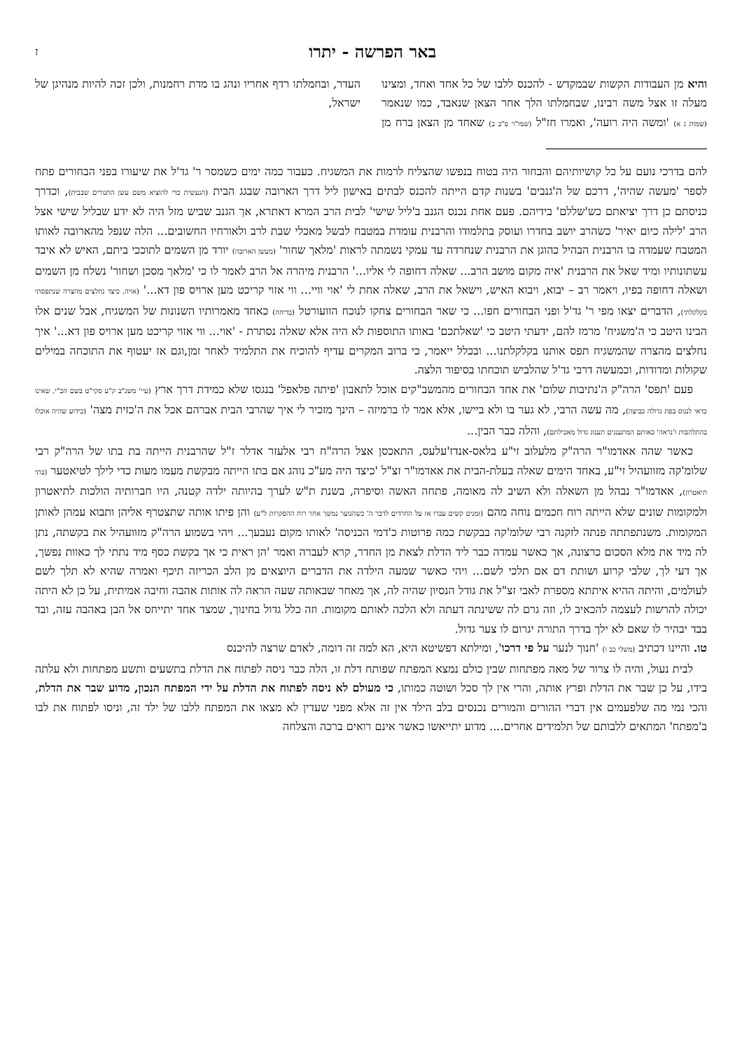באר הפרשה - יתרו
ז
והיא מן העבודות הקשות שבמקדש - להכנס ללבו של כל אחד ואחד, ומצינו מעלה זו אצל משה רבינו, שבחמלתו הלך אחר הצאן שנאבד, כמו שנאמר (שמות ג א) 'ומשה היה רועה', ואמרו חז"ל (שמו"ר פ"ב ב) שאחד מן הצאן ברח מן העדר, ובחמלתו רדף אחריו ונהג בו מדת רחמנות, ולכן זכה להיות מנהיגן של ישראל,
להם בדרכי נועם על כל קושיותיהם והבחור היה בטוח בנפשו שהצליח לרמות את המשגיח. כעבור כמה ימים כשמסר ר' גד'ל את שיעורו בפני הבחורים פתח לספר 'מעשה שהיה', דרכם של ה'גנבים' בשנות קדם הייתה להכנס לבתים באישון ליל דרך הארובה שבגג הבית (הנעשית כדי להוציא משם עשן התנורים שבבית), וכדרך כניסתם כן דרך יציאתם כש'שללם' בידיהם. פעם אחת נכנס הגנב ב'ליל שישי' לבית הרב המרא דאתרא, אך הגנב שביש מזל היה לא ידע שבליל שישי אצל הרב 'לילה כיום יאיר' כשהרב יושב בחדרו ועוסק בתלמודו והרבנית עומדת במטבח לבשל מאכלי שבת לרב ולאורחיו החשובים... הלה שנפל מהארובה לאותו המטבח שעמדה בו הרבנית הבהיל כהוגן את הרבנית שנחרדה עד עמקי נשמתה לראות 'מלאך שחור' (מעשן הארובה) יורד מן השמים לתוככי ביתם, האיש לא איבד עשתונותיו ומיד שאל את הרבנית 'איה מקום מושב הרב... שאלה דחופה לי אליו...' הרבנית מיהרה אל הרב לאמר לו כי 'מלאך מסכן ושחור' נשלח מן השמים ושאלה דחופה בפיו, ויאמר רב – יבוא, ויבוא האיש, וישאל את הרב, שאלה אחת לי 'אוי וויי... ווי אזוי קריכט מען ארויס פון דא...' (אויה, כיצד נחלצים מהצרה שנתפסתי בקלקלתי), הדברים יצאו מפי ר' גד'ל ופני הבחורים חפו... כי שאר הבחורים צחקו לנוכח הוועורטל (בדיחה) כאחד מאמרותיו השנונות של המשגיח, אבל שנים אלו הבינו היטב כי ה'משגיח' מרמז להם, ידעתי היטב כי 'שאלתכם' באותו התוספות לא היה אלא שאלה נסתרת - 'אוי... ווי אזוי קריכט מען ארויס פון דא...' איך נחלצים מהצרה שהמשגיח תפס אותנו בקלקלתנו... ובכלל ייאמר, כי ברוב המקרים עדיף להוכיח את התלמיד לאחר זמן,וגם אז יעטוף את התוכחה במילים שקולות ומדודות, וכמעשה דרבי גד'ל שהלביש תוכחתו בסיפור הלצה.
פעם 'תפס' הרה"ק ה'נתיבות שלום' את אחד הבחורים מהמשב"קים אוכל לתאבון 'פיתה פלאפל' בנגסו שלא כמידת דרך ארץ (עיי' משנ"ב ק"ע סקי"ט בשם הב"י, שאינו כדאי לנגוס בפת גדולה כביצה), מה עשה הרבי, לא גער בו ולא ביישו, אלא אמר לו ברמיזה – הינך מזכיר לי איך שהרבי הבית אברהם אכל את ה'כזית מצה' (כידוע שהיה אוכלו בהתלהבות ו'נראה' כאותם המתענגים תענוג גדול מאכילתם), והלה כבר הבין...
כאשר שהה אאדמו"ר הרה"ק מלעלוב זי"ע בלאס-אנדז'עלעס, התאכסן אצל הרה"ח רבי אלעזר אדלר ז"ל שהרבנית הייתה בת בתו של הרה"ק רבי שלומ'קה מזוועהיל זי"ע, באחד הימים שאלה בעלת-הבית את אאדמו"ר זצ"ל 'כיצד היה מע"כ נוהג אם בתו הייתה מבקשת מעמו מעות כדי לילך לטיאטער (בתי תיאטרון), אאדמו"ר נבהל מן השאלה ולא השיב לה מאומה, פתחה האשה וסיפרה, בשנת ת"ש לערך בהיותה ילדה קטנה, היו חברותיה הולכות לתיאטרון ולמקומות שונים שלא הייתה רוח חכמים נוחה מהם (זמנים קשים עברו אז על החרדים לדבר ה' כשהנוער נמשך אחר רוח ההפקרות ל"ע) והן פיתו אותה שתצטרף אליהן ותבוא עמהן לאותן המקומות. משנתפתתה פנתה לזקנה רבי שלומ'קה בבקשת כמה פרוטות כ'דמי הכניסה' לאותו מקום נעבעך... ויהי בשמוע הרה"ק מזוועהיל את בקשתה, נתן לה מיד את מלא הסכום כרצונה, אך כאשר עמדה כבר ליד הדלת לצאת מן החדר, קרא לעברה ואמר 'הן ראית כי אך בקשת כסף מיד נתתי לך כאוות נפשך, אך דעי לך, שלבי קרוע ושותת דם אם תלכי לשם... ויהי כאשר שמעה הילדה את הדברים היוצאים מן הלב הכריזה תיכף ואמרה שהיא לא תלך לשם לעולמים, והיתה ההיא איתתא מספרת לאבי זצ"ל את גודל הנסיון שהיה לה, אך מאחר שבאותה שעה הראה לה אותות אהבה וחיבה אמיתית, על כן לא היתה יכולה להרשות לעצמה להכאיב לו, וזה גרם לה ששינתה דעתה ולא הלכה לאותם מקומות. וזה כלל גדול בחינוך, שמצד אחד יתייחס אל הבן באהבה עזה, ובד בבד יבהיר לו שאם לא ילך בדרך התורה יגרום לו צער גדול.
טו. והיינו דכתיב (משלי כב ו) 'חנוך לנער על פי דרכו', ומילתא דפשיטא היא, הא למה זה דומה, לאדם שרצה להיכנס
לבית נעול, והיה לו צרור של מאה מפתחות שבין כולם נמצא המפתח שפותח דלת זו, הלה כבר ניסה לפתוח את הדלת בתשעים ותשע מפתחות ולא עלתה בידו, על כן שבר את הדלת ופרץ אותה, והרי אין לך סכל ושוטה כמותו, כי מעולם לא ניסה לפתוח את הדלת על ידי המפתח הנכון, מדוע שבר את הדלת, והכי נמי מה שלפעמים אין דברי ההורים והמורים נכנסים בלב הילד אין זה אלא מפני שעדין לא מצאו את המפתח ללבו של ילד זה, וניסו לפתוח את לבו ב'מפתח' המתאים ללבותם של תלמידים אחרים.... מדוע יתייאשו כאשר אינם רואים ברכה והצלחה